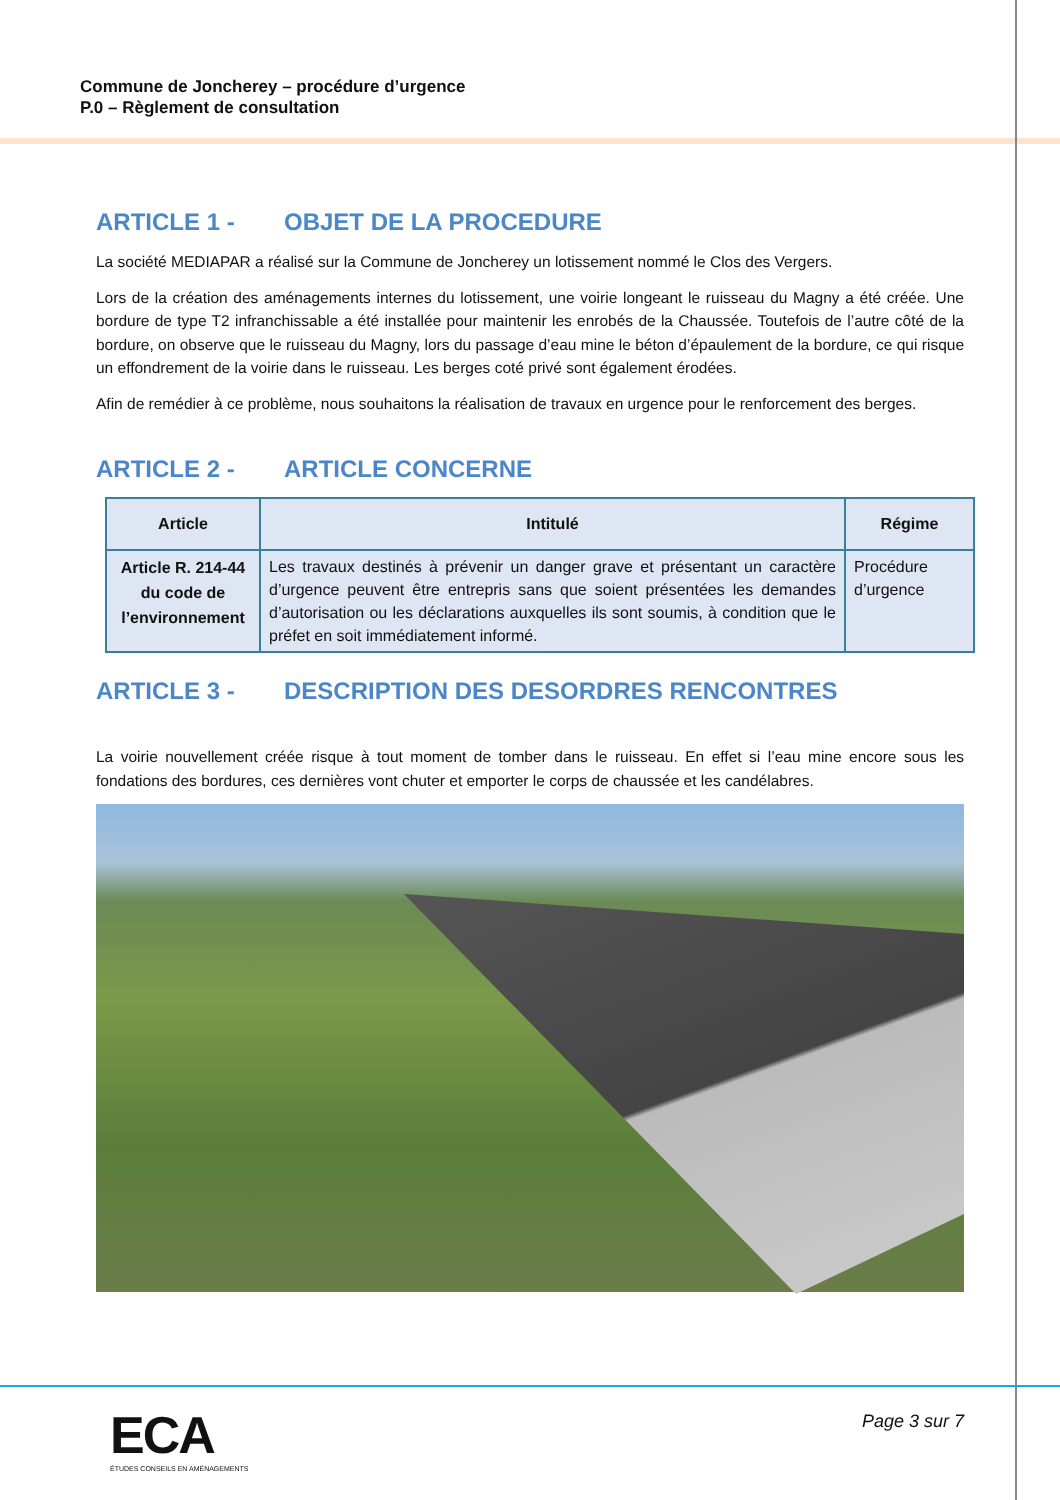Commune de Joncherey – procédure d’urgence
P.0 – Règlement de consultation
ARTICLE 1 - OBJET DE LA PROCEDURE
La société MEDIAPAR a réalisé sur la Commune de Joncherey un lotissement nommé le Clos des Vergers.
Lors de la création des aménagements internes du lotissement, une voirie longeant le ruisseau du Magny a été créée. Une bordure de type T2 infranchissable a été installée pour maintenir les enrobés de la Chaussée. Toutefois de l’autre côté de la bordure, on observe que le ruisseau du Magny, lors du passage d’eau mine le béton d’épaulement de la bordure, ce qui risque un effondrement de la voirie dans le ruisseau. Les berges coté privé sont également érodées.
Afin de remédier à ce problème, nous souhaitons la réalisation de travaux en urgence pour le renforcement des berges.
ARTICLE 2 - ARTICLE CONCERNE
| Article | Intitulé | Régime |
| --- | --- | --- |
| Article R. 214-44 du code de l’environnement | Les travaux destinés à prévenir un danger grave et présentant un caractère d’urgence peuvent être entrepris sans que soient présentées les demandes d’autorisation ou les déclarations auxquelles ils sont soumis, à condition que le préfet en soit immédiatement informé. | Procédure d’urgence |
ARTICLE 3 - DESCRIPTION DES DESORDRES RENCONTRES
La voirie nouvellement créée risque à tout moment de tomber dans le ruisseau. En effet si l’eau mine encore sous les fondations des bordures, ces dernières vont chuter et emporter le corps de chaussée et les candélabres.
ECA
ÉTUDES CONSEILS EN AMÉNAGEMENTS
Page 3 sur 7